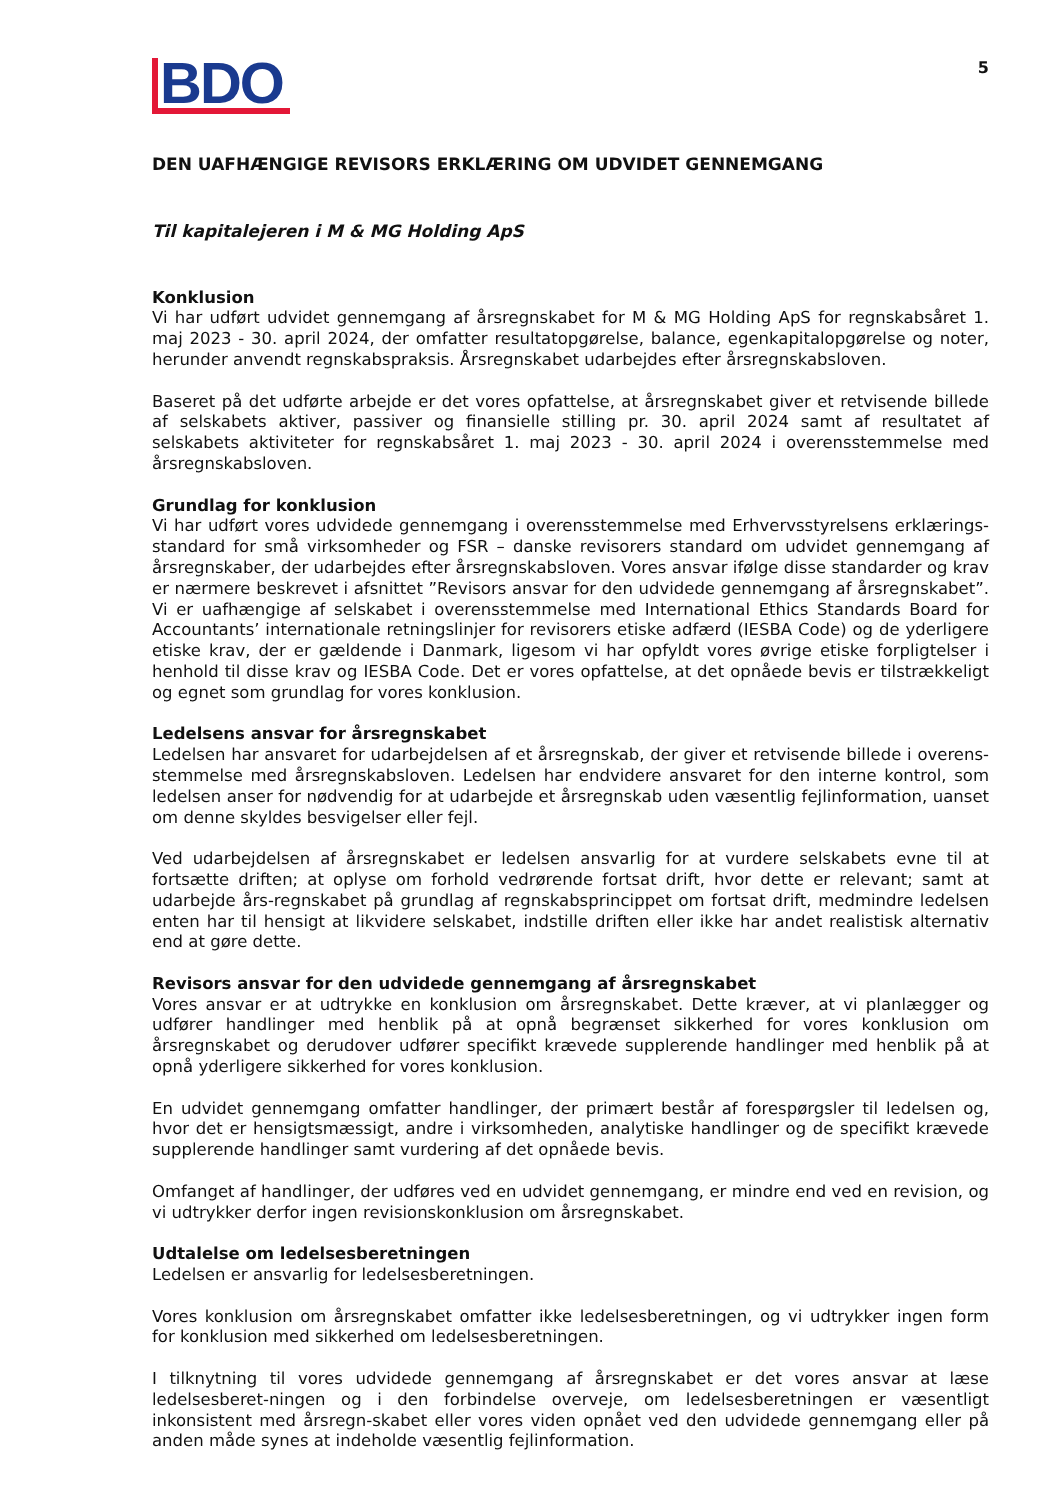BDO
5
DEN UAFHÆNGIGE REVISORS ERKLÆRING OM UDVIDET GENNEMGANG
Til kapitalejeren i M & MG Holding ApS
Konklusion
Vi har udført udvidet gennemgang af årsregnskabet for M & MG Holding ApS for regnskabsåret 1. maj 2023 - 30. april 2024, der omfatter resultatopgørelse, balance, egenkapitalopgørelse og noter, herunder anvendt regnskabspraksis. Årsregnskabet udarbejdes efter årsregnskabsloven.
Baseret på det udførte arbejde er det vores opfattelse, at årsregnskabet giver et retvisende billede af selskabets aktiver, passiver og finansielle stilling pr. 30. april 2024 samt af resultatet af selskabets aktiviteter for regnskabsåret 1. maj 2023 - 30. april 2024 i overensstemmelse med årsregnskabsloven.
Grundlag for konklusion
Vi har udført vores udvidede gennemgang i overensstemmelse med Erhvervsstyrelsens erklærings-standard for små virksomheder og FSR – danske revisorers standard om udvidet gennemgang af årsregnskaber, der udarbejdes efter årsregnskabsloven. Vores ansvar ifølge disse standarder og krav er nærmere beskrevet i afsnittet ”Revisors ansvar for den udvidede gennemgang af årsregnskabet”. Vi er uafhængige af selskabet i overensstemmelse med International Ethics Standards Board for Accountants’ internationale retningslinjer for revisorers etiske adfærd (IESBA Code) og de yderligere etiske krav, der er gældende i Danmark, ligesom vi har opfyldt vores øvrige etiske forpligtelser i henhold til disse krav og IESBA Code. Det er vores opfattelse, at det opnåede bevis er tilstrækkeligt og egnet som grundlag for vores konklusion.
Ledelsens ansvar for årsregnskabet
Ledelsen har ansvaret for udarbejdelsen af et årsregnskab, der giver et retvisende billede i overens-stemmelse med årsregnskabsloven. Ledelsen har endvidere ansvaret for den interne kontrol, som ledelsen anser for nødvendig for at udarbejde et årsregnskab uden væsentlig fejlinformation, uanset om denne skyldes besvigelser eller fejl.
Ved udarbejdelsen af årsregnskabet er ledelsen ansvarlig for at vurdere selskabets evne til at fortsætte driften; at oplyse om forhold vedrørende fortsat drift, hvor dette er relevant; samt at udarbejde års-regnskabet på grundlag af regnskabsprincippet om fortsat drift, medmindre ledelsen enten har til hensigt at likvidere selskabet, indstille driften eller ikke har andet realistisk alternativ end at gøre dette.
Revisors ansvar for den udvidede gennemgang af årsregnskabet
Vores ansvar er at udtrykke en konklusion om årsregnskabet. Dette kræver, at vi planlægger og udfører handlinger med henblik på at opnå begrænset sikkerhed for vores konklusion om årsregnskabet og derudover udfører specifikt krævede supplerende handlinger med henblik på at opnå yderligere sikkerhed for vores konklusion.
En udvidet gennemgang omfatter handlinger, der primært består af forespørgsler til ledelsen og, hvor det er hensigtsmæssigt, andre i virksomheden, analytiske handlinger og de specifikt krævede supplerende handlinger samt vurdering af det opnåede bevis.
Omfanget af handlinger, der udføres ved en udvidet gennemgang, er mindre end ved en revision, og vi udtrykker derfor ingen revisionskonklusion om årsregnskabet.
Udtalelse om ledelsesberetningen
Ledelsen er ansvarlig for ledelsesberetningen.
Vores konklusion om årsregnskabet omfatter ikke ledelsesberetningen, og vi udtrykker ingen form for konklusion med sikkerhed om ledelsesberetningen.
I tilknytning til vores udvidede gennemgang af årsregnskabet er det vores ansvar at læse ledelsesberet-ningen og i den forbindelse overveje, om ledelsesberetningen er væsentligt inkonsistent med årsregn-skabet eller vores viden opnået ved den udvidede gennemgang eller på anden måde synes at indeholde væsentlig fejlinformation.